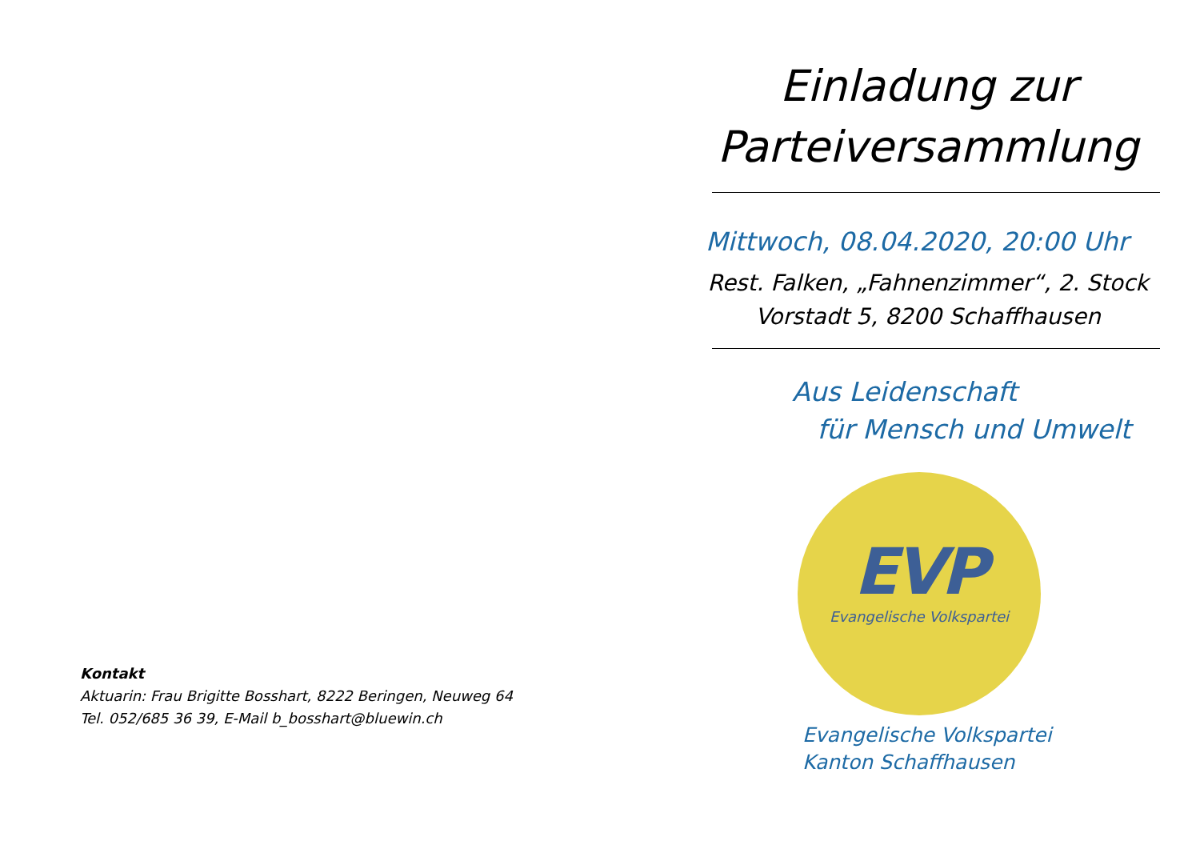Kontakt
Aktuarin: Frau Brigitte Bosshart, 8222 Beringen, Neuweg 64
Tel. 052/685 36 39, E-Mail b_bosshart@bluewin.ch
Einladung zur
Parteiversammlung
Mittwoch, 08.04.2020, 20:00 Uhr
Rest. Falken, „Fahnenzimmer“, 2. Stock
Vorstadt 5, 8200 Schaffhausen
Aus Leidenschaft
für Mensch und Umwelt
EVP
Evangelische Volkspartei
Evangelische Volkspartei
Kanton Schaffhausen